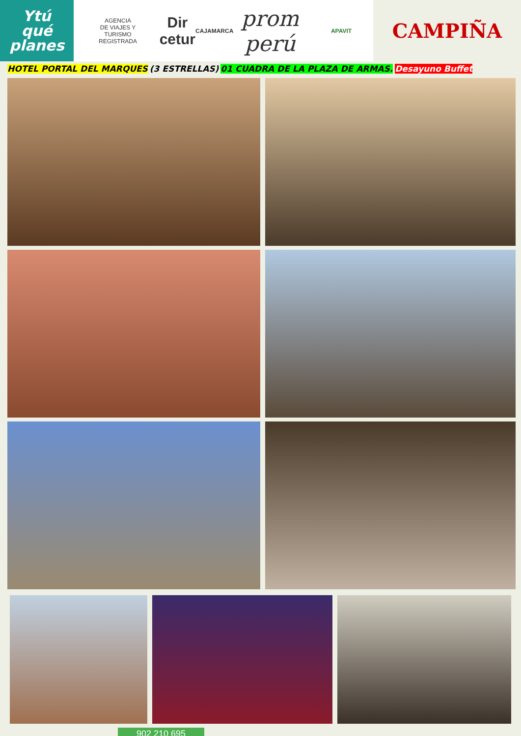Ytú
qué
planes
AGENCIA
DE VIAJES Y
TURISMO
REGISTRADA
Dir cetur
CAJAMARCA
prom perú APAVIT CAMPIÑA
HOTEL PORTAL DEL MARQUES (3 ESTRELLAS) 01 CUADRA DE LA PLAZA DE ARMAS. Desayuno Buffet
902 210 695